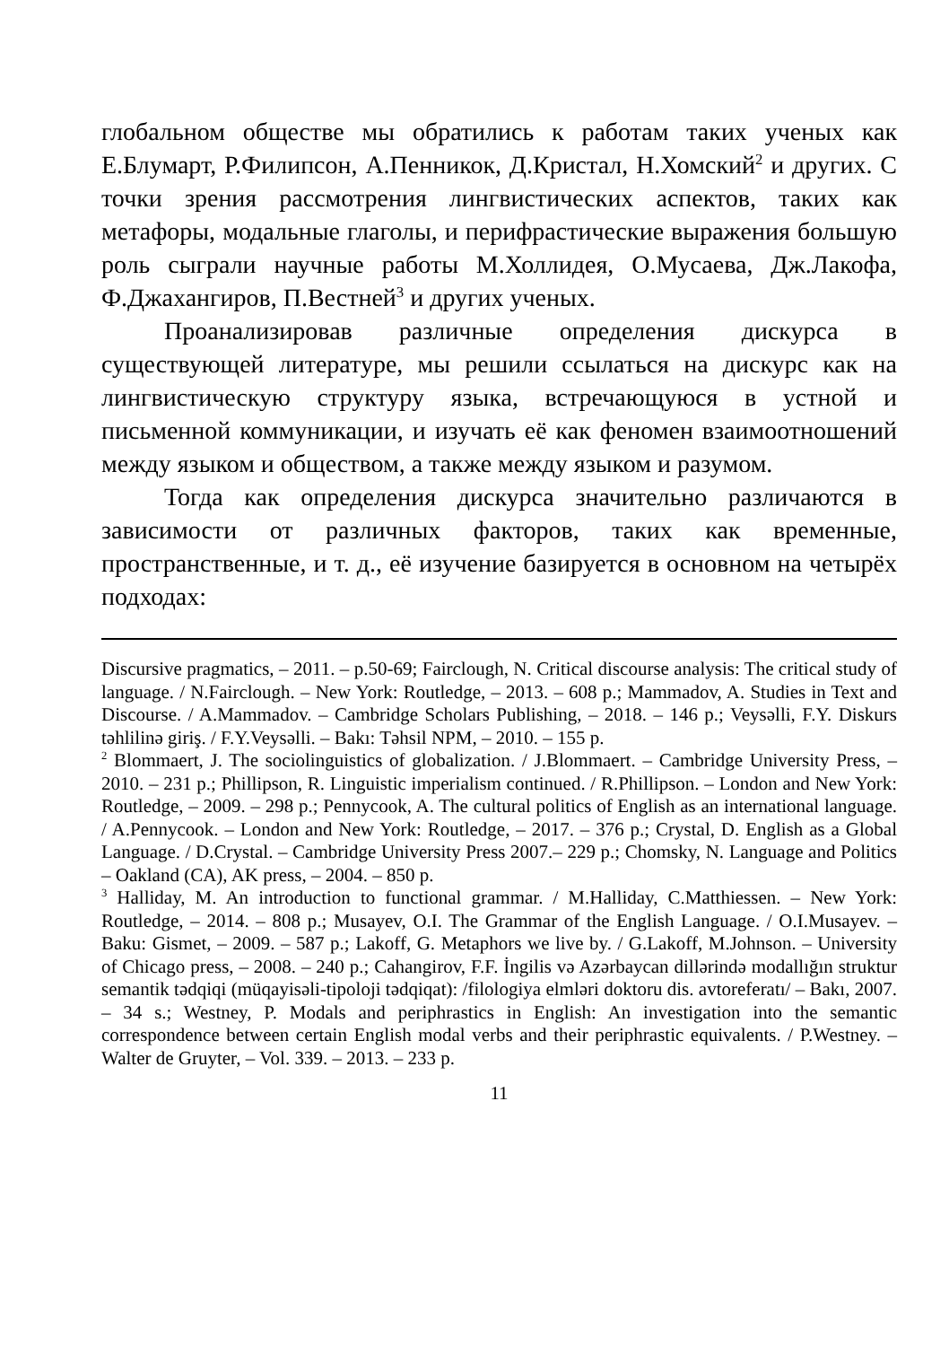глобальном обществе мы обратились к работам таких ученых как Е.Блумарт, Р.Филипсон, А.Пенникок, Д.Кристал, Н.Хомский<sup>2</sup> и других. С точки зрения рассмотрения лингвистических аспектов, таких как метафоры, модальные глаголы, и перифрастические выражения большую роль сыграли научные работы М.Холлидея, О.Мусаева, Дж.Лакофа, Ф.Джахангиров, П.Вестней<sup>3</sup> и других ученых.
Проанализировав различные определения дискурса в существующей литературе, мы решили ссылаться на дискурс как на лингвистическую структуру языка, встречающуюся в устной и письменной коммуникации, и изучать её как феномен взаимоотношений между языком и обществом, а также между языком и разумом.
Тогда как определения дискурса значительно различаются в зависимости от различных факторов, таких как временные, пространственные, и т. д., её изучение базируется в основном на четырёх подходах:
Discursive pragmatics, – 2011. – p.50-69; Fairclough, N. Critical discourse analysis: The critical study of language. / N.Fairclough. – New York: Routledge, – 2013. – 608 p.; Mammadov, A. Studies in Text and Discourse. / A.Mammadov. – Cambridge Scholars Publishing, – 2018. – 146 p.; Veysəlli, F.Y. Diskurs təhlilinə giriş. / F.Y.Veysəlli. – Bakı: Təhsil NPM, – 2010. – 155 p.
<sup>2</sup> Blommaert, J. The sociolinguistics of globalization. / J.Blommaert. – Cambridge University Press, – 2010. – 231 p.; Phillipson, R. Linguistic imperialism continued. / R.Phillipson. – London and New York: Routledge, – 2009. – 298 p.; Pennycook, A. The cultural politics of English as an international language. / A.Pennycook. – London and New York: Routledge, – 2017. – 376 p.; Crystal, D. English as a Global Language. / D.Crystal. – Cambridge University Press 2007.– 229 p.; Chomsky, N. Language and Politics – Oakland (CA), AK press, – 2004. – 850 p.
<sup>3</sup> Halliday, M. An introduction to functional grammar. / M.Halliday, C.Matthiessen. – New York: Routledge, – 2014. – 808 p.; Musayev, O.I. The Grammar of the English Language. / O.I.Musayev. – Baku: Gismet, – 2009. – 587 p.; Lakoff, G. Metaphors we live by. / G.Lakoff, M.Johnson. – University of Chicago press, – 2008. – 240 p.; Cahangirov, F.F. İngilis və Azərbaycan dillərində modallığın struktur semantik tədqiqi (müqayisəli-tipoloji tədqiqat): /filologiya elmləri doktoru dis. avtoreferatı/ – Bakı, 2007. – 34 s.; Westney, P. Modals and periphrastics in English: An investigation into the semantic correspondence between certain English modal verbs and their periphrastic equivalents. / P.Westney. – Walter de Gruyter, – Vol. 339. – 2013. – 233 p.
11